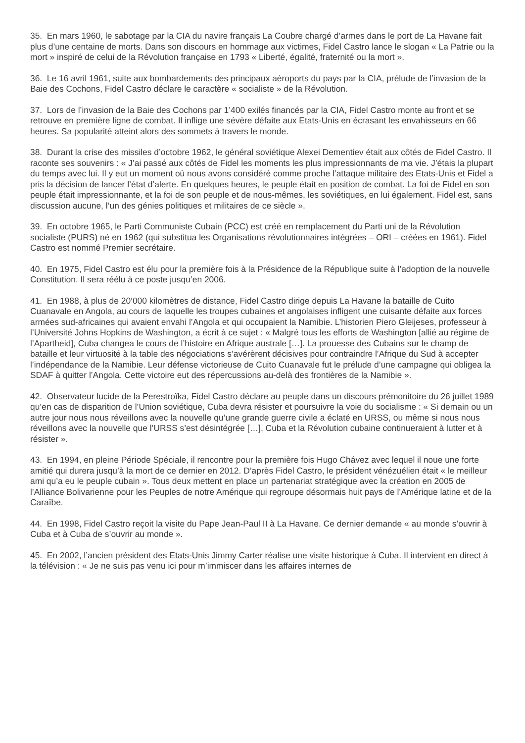35. En mars 1960, le sabotage par la CIA du navire français La Coubre chargé d’armes dans le port de La Havane fait plus d’une centaine de morts. Dans son discours en hommage aux victimes, Fidel Castro lance le slogan « La Patrie ou la mort » inspiré de celui de la Révolution française en 1793 « Liberté, égalité, fraternité ou la mort ».
36. Le 16 avril 1961, suite aux bombardements des principaux aéroports du pays par la CIA, prélude de l’invasion de la Baie des Cochons, Fidel Castro déclare le caractère « socialiste » de la Révolution.
37. Lors de l’invasion de la Baie des Cochons par 1’400 exilés financés par la CIA, Fidel Castro monte au front et se retrouve en première ligne de combat. Il inflige une sévère défaite aux Etats-Unis en écrasant les envahisseurs en 66 heures. Sa popularité atteint alors des sommets à travers le monde.
38. Durant la crise des missiles d’octobre 1962, le général soviétique Alexei Dementiev était aux côtés de Fidel Castro. Il raconte ses souvenirs : « J’ai passé aux côtés de Fidel les moments les plus impressionnants de ma vie. J’étais la plupart du temps avec lui. Il y eut un moment où nous avons considéré comme proche l’attaque militaire des Etats-Unis et Fidel a pris la décision de lancer l’état d’alerte. En quelques heures, le peuple était en position de combat. La foi de Fidel en son peuple était impressionnante, et la foi de son peuple et de nous-mêmes, les soviétiques, en lui également. Fidel est, sans discussion aucune, l’un des génies politiques et militaires de ce siècle ».
39. En octobre 1965, le Parti Communiste Cubain (PCC) est créé en remplacement du Parti uni de la Révolution socialiste (PURS) né en 1962 (qui substitua les Organisations révolutionnaires intégrées – ORI – créées en 1961). Fidel Castro est nommé Premier secrétaire.
40. En 1975, Fidel Castro est élu pour la première fois à la Présidence de la République suite à l’adoption de la nouvelle Constitution. Il sera réélu à ce poste jusqu’en 2006.
41. En 1988, à plus de 20’000 kilomètres de distance, Fidel Castro dirige depuis La Havane la bataille de Cuito Cuanavale en Angola, au cours de laquelle les troupes cubaines et angolaises infligent une cuisante défaite aux forces armées sud-africaines qui avaient envahi l’Angola et qui occupaient la Namibie. L’historien Piero Gleijeses, professeur à l’Université Johns Hopkins de Washington, a écrit à ce sujet : « Malgré tous les efforts de Washington [allié au régime de l’Apartheid], Cuba changea le cours de l’histoire en Afrique australe […]. La prouesse des Cubains sur le champ de bataille et leur virtuosité à la table des négociations s’avérèrent décisives pour contraindre l’Afrique du Sud à accepter l’indépendance de la Namibie. Leur défense victorieuse de Cuito Cuanavale fut le prélude d’une campagne qui obligea la SDAF à quitter l’Angola. Cette victoire eut des répercussions au-delà des frontières de la Namibie ».
42. Observateur lucide de la Perestroïka, Fidel Castro déclare au peuple dans un discours prémonitoire du 26 juillet 1989 qu’en cas de disparition de l’Union soviétique, Cuba devra résister et poursuivre la voie du socialisme : « Si demain ou un autre jour nous nous réveillons avec la nouvelle qu’une grande guerre civile a éclaté en URSS, ou même si nous nous réveillons avec la nouvelle que l’URSS s’est désintégrée […], Cuba et la Révolution cubaine continueraient à lutter et à résister ».
43. En 1994, en pleine Période Spéciale, il rencontre pour la première fois Hugo Chávez avec lequel il noue une forte amitié qui durera jusqu’à la mort de ce dernier en 2012. D’après Fidel Castro, le président vénézuélien était « le meilleur ami qu’a eu le peuple cubain ». Tous deux mettent en place un partenariat stratégique avec la création en 2005 de l’Alliance Bolivarienne pour les Peuples de notre Amérique qui regroupe désormais huit pays de l’Amérique latine et de la Caraïbe.
44. En 1998, Fidel Castro reçoit la visite du Pape Jean-Paul II à La Havane. Ce dernier demande « au monde s’ouvrir à Cuba et à Cuba de s’ouvrir au monde ».
45. En 2002, l’ancien président des Etats-Unis Jimmy Carter réalise une visite historique à Cuba. Il intervient en direct à la télévision : « Je ne suis pas venu ici pour m’immiscer dans les affaires internes de